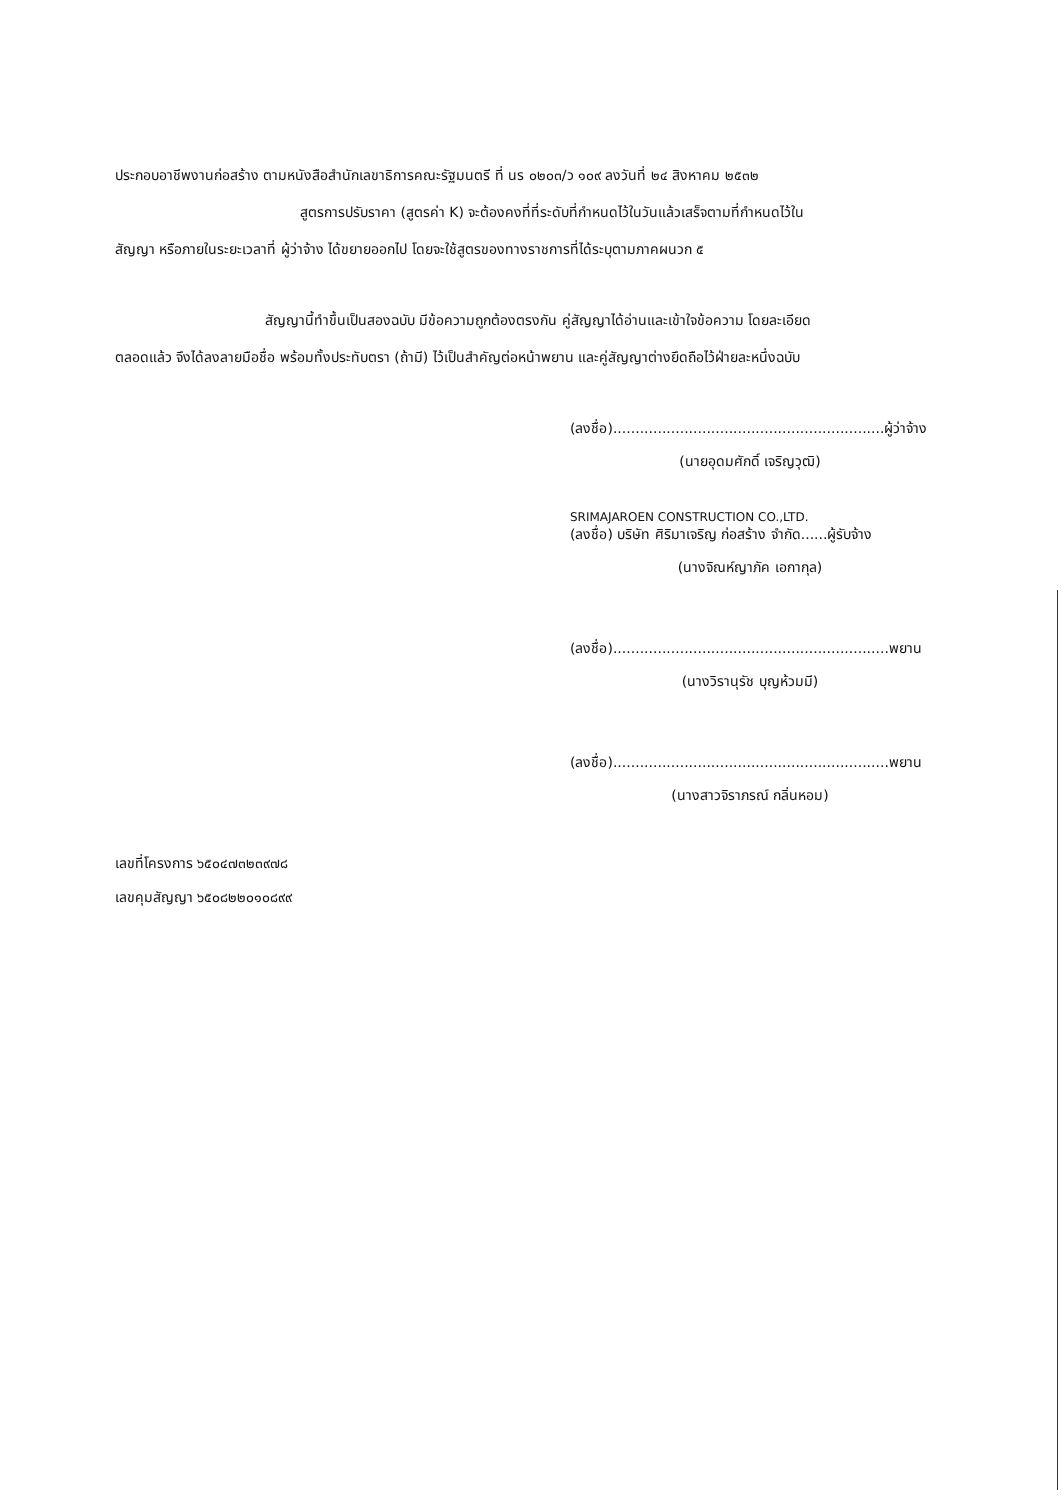ประกอบอาชีพงานก่อสร้าง ตามหนังสือสำนักเลขาธิการคณะรัฐมนตรี ที่ นร ๐๒๐๓/ว ๑๐๙ ลงวันที่ ๒๔ สิงหาคม ๒๕๓๒
สูตรการปรับราคา (สูตรค่า K) จะต้องคงที่ที่ระดับที่กำหนดไว้ในวันแล้วเสร็จตามที่กำหนดไว้ใน
สัญญา หรือภายในระยะเวลาที่ ผู้ว่าจ้าง ได้ขยายออกไป โดยจะใช้สูตรของทางราชการที่ได้ระบุตามภาคผนวก ๕
สัญญานี้ทำขึ้นเป็นสองฉบับ มีข้อความถูกต้องตรงกัน คู่สัญญาได้อ่านและเข้าใจข้อความ โดยละเอียด
ตลอดแล้ว จึงได้ลงลายมือชื่อ พร้อมทั้งประทับตรา (ถ้ามี) ไว้เป็นสำคัญต่อหน้าพยาน และคู่สัญญาต่างยึดถือไว้ฝ่ายละหนึ่งฉบับ
(ลงชื่อ).............................................................ผู้ว่าจ้าง
(นายอุดมศักดิ์ เจริญวุฒิ)
SRIMAJAROEN CONSTRUCTION CO.,LTD.
(ลงชื่อ) บริษัท ศิริมาเจริญ ก่อสร้าง จำกัด......ผู้รับจ้าง
(นางจิณห์ญาภัค เอกากุล)
(ลงชื่อ)..............................................................พยาน
(นางวิรานุรัช บุญห้วมมี)
(ลงชื่อ)..............................................................พยาน
(นางสาวจิราภรณ์ กลิ่นหอม)
เลขที่โครงการ ๖๕๐๔๗๓๒๓๙๗๘
เลขคุมสัญญา ๖๕๐๘๒๒๐๑๐๘๙๙